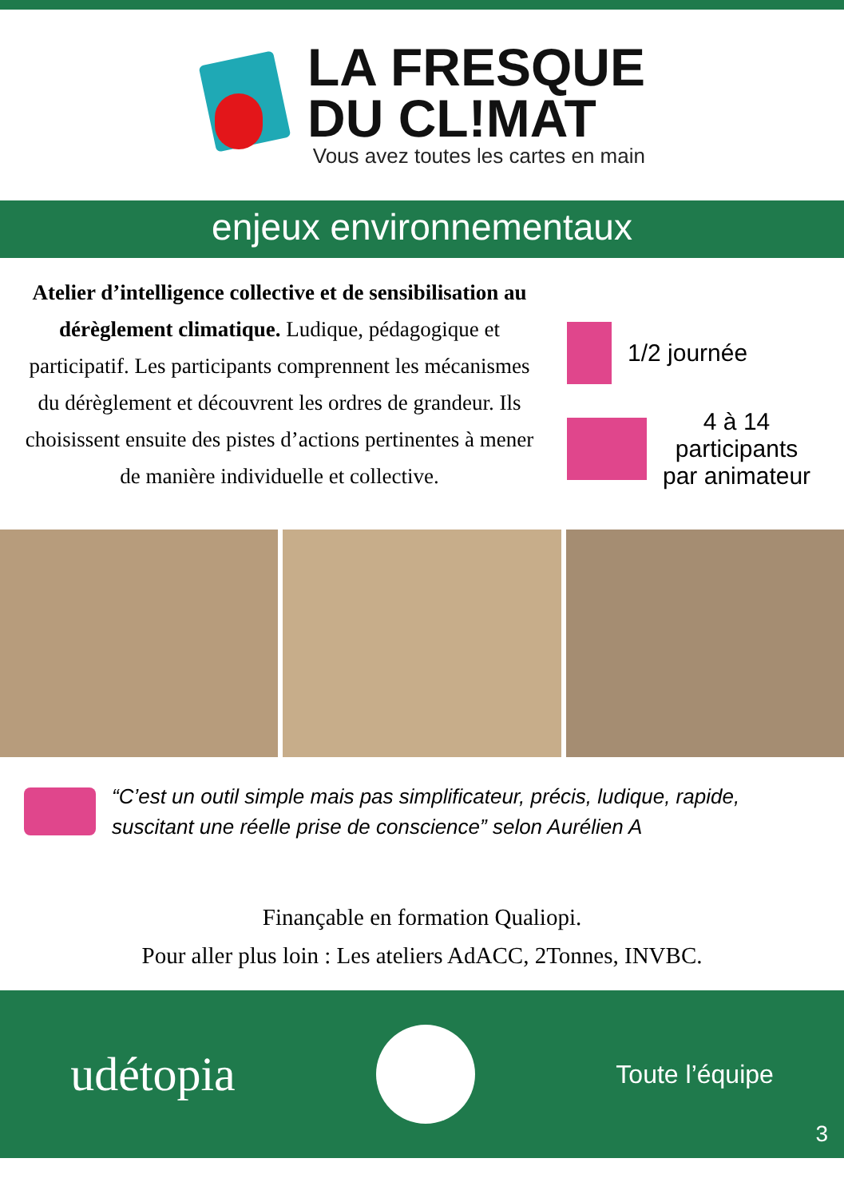LA FRESQUE
DU CL!MAT
Vous avez toutes les cartes en main
enjeux environnementaux
Atelier d’intelligence collective et de sensibilisation au dérèglement climatique. Ludique, pédagogique et participatif. Les participants comprennent les mécanismes du dérèglement et découvrent les ordres de grandeur. Ils choisissent ensuite des pistes d’actions pertinentes à mener de manière individuelle et collective.
1/2 journée
4 à 14
participants
par animateur
“C’est un outil simple mais pas simplificateur, précis, ludique, rapide, suscitant une réelle prise de conscience” selon Aurélien A
Finançable en formation Qualiopi.
Pour aller plus loin : Les ateliers AdACC, 2Tonnes, INVBC.
udétopia
Toute l’équipe
3